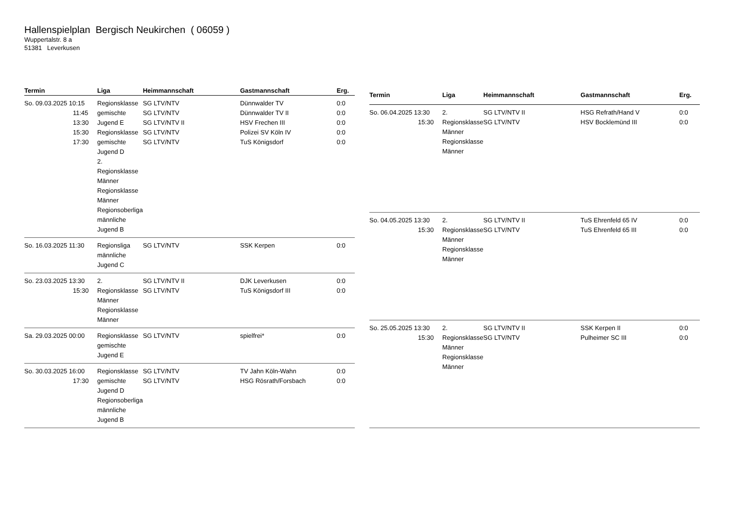Hallenspielplan Bergisch Neukirchen ( 06059 )
Wuppertalstr. 8 a
51381 Leverkusen
| Termin | Liga | Heimmannschaft | Gastmannschaft | Erg. |
| --- | --- | --- | --- | --- |
| So. 09.03.2025 10:15 11:45 13:30 15:30 17:30 | Regionsklasse gemischte Jugend E Regionsklasse gemischte Jugend D 2. Regionsklasse Männer Regionsklasse Männer Regionsoberliga männliche Jugend B | SG LTV/NTV SG LTV/NTV SG LTV/NTV II SG LTV/NTV SG LTV/NTV | Dünnwalder TV Dünnwalder TV II HSV Frechen III Polizei SV Köln IV TuS Königsdorf | 0:0 0:0 0:0 0:0 0:0 |
| So. 16.03.2025 11:30 | Regionsliga männliche Jugend C | SG LTV/NTV | SSK Kerpen | 0:0 |
| So. 23.03.2025 13:30 15:30 | 2. Regionsklasse Männer Regionsklasse Männer | SG LTV/NTV II SG LTV/NTV | DJK Leverkusen TuS Königsdorf III | 0:0 0:0 |
| Sa. 29.03.2025 00:00 | Regionsklasse gemischte Jugend E | SG LTV/NTV | spielfrei* | 0:0 |
| So. 30.03.2025 16:00 17:30 | Regionsklasse gemischte Jugend D Regionsoberliga männliche Jugend B | SG LTV/NTV SG LTV/NTV | TV Jahn Köln-Wahn HSG Rösrath/Forsbach | 0:0 0:0 |
| Termin | Liga | Heimmannschaft | Gastmannschaft | Erg. |
| --- | --- | --- | --- | --- |
| So. 06.04.2025 13:30 15:30 | 2. Regionsklasse Männer Regionsklasse Männer | SG LTV/NTV II SG LTV/NTV | HSG Refrath/Hand V HSV Bocklemünd III | 0:0 0:0 |
| So. 04.05.2025 13:30 15:30 | 2. Regionsklasse Männer Regionsklasse Männer | SG LTV/NTV II SG LTV/NTV | TuS Ehrenfeld 65 IV TuS Ehrenfeld 65 III | 0:0 0:0 |
| So. 25.05.2025 13:30 15:30 | 2. Regionsklasse Männer Regionsklasse Männer | SG LTV/NTV II SG LTV/NTV | SSK Kerpen II Pulheimer SC III | 0:0 0:0 |